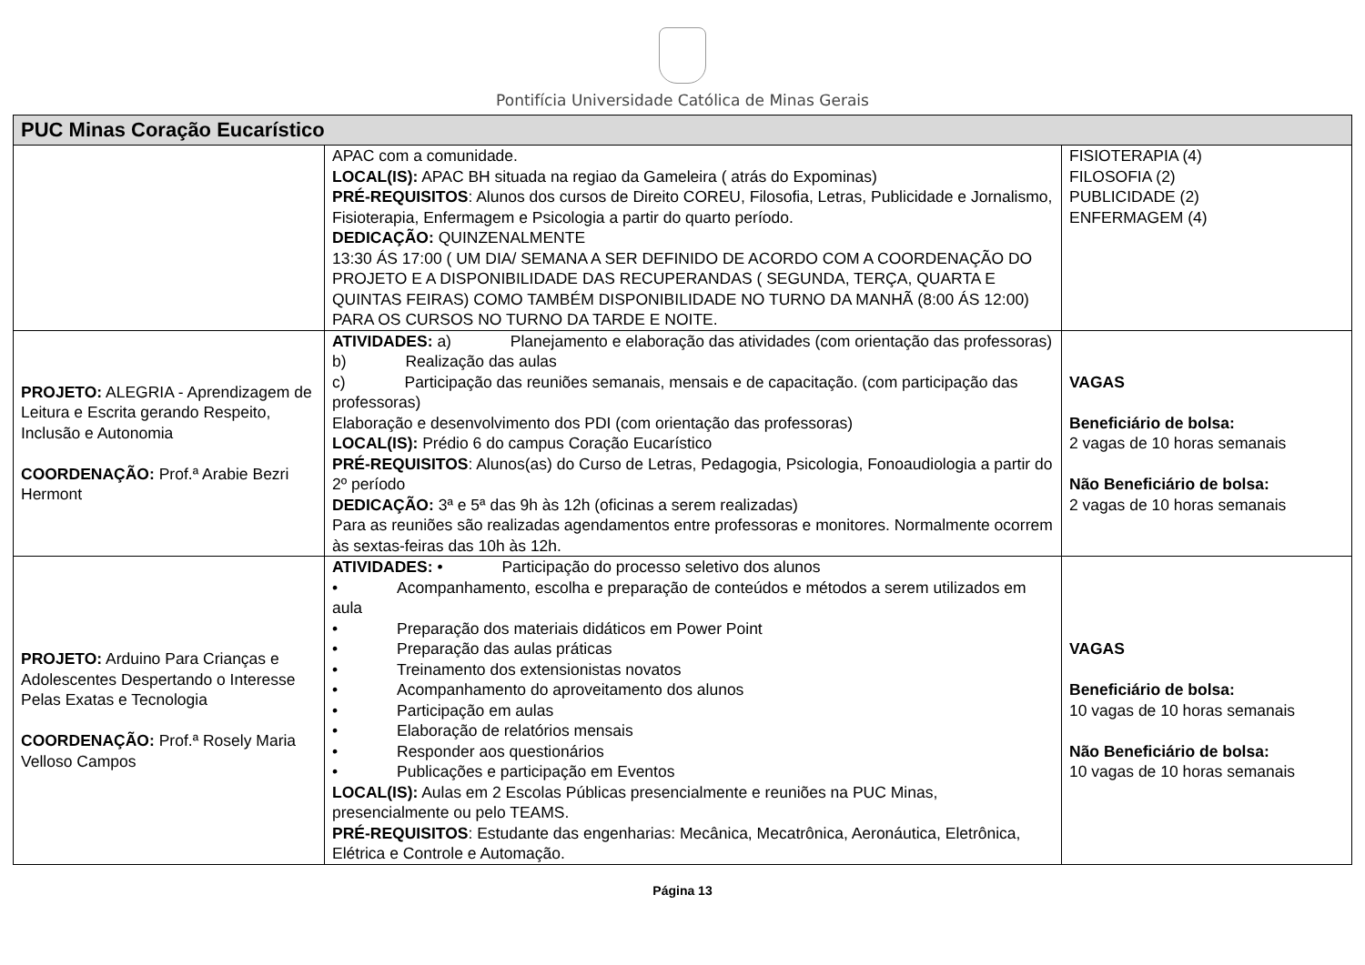Pontifícia Universidade Católica de Minas Gerais
| PUC Minas Coração Eucarístico | | |
| --- | --- | --- |
| | APAC com a comunidade. LOCAL(IS): APAC BH situada na regiao da Gameleira ( atrás do Expominas) PRÉ-REQUISITOS : Alunos dos cursos de Direito COREU, Filosofia, Letras, Publicidade e Jornalismo, Fisioterapia, Enfermagem e Psicologia a partir do quarto período. DEDICAÇÃO: QUINZENALMENTE 13:30 ÁS 17:00 ( UM DIA/ SEMANA A SER DEFINIDO DE ACORDO COM A COORDENAÇÃO DO PROJETO E A DISPONIBILIDADE DAS RECUPERANDAS ( SEGUNDA, TERÇA, QUARTA E QUINTAS FEIRAS) COMO TAMBÉM DISPONIBILIDADE NO TURNO DA MANHÃ (8:00 ÁS 12:00) PARA OS CURSOS NO TURNO DA TARDE E NOITE. | FISIOTERAPIA (4) FILOSOFIA (2) PUBLICIDADE (2) ENFERMAGEM (4) |
| PROJETO: ALEGRIA - Aprendizagem de Leitura e Escrita gerando Respeito, Inclusão e Autonomia COORDENAÇÃO: Prof.ª Arabie Bezri Hermont | ATIVIDADES: a) Planejamento e elaboração das atividades (com orientação das professoras) b) Realização das aulas c) Participação das reuniões semanais, mensais e de capacitação. (com participação das professoras) Elaboração e desenvolvimento dos PDI (com orientação das professoras) LOCAL(IS): Prédio 6 do campus Coração Eucarístico PRÉ-REQUISITOS : Alunos(as) do Curso de Letras, Pedagogia, Psicologia, Fonoaudiologia a partir do 2º período DEDICAÇÃO: 3ª e 5ª das 9h às 12h (oficinas a serem realizadas) Para as reuniões são realizadas agendamentos entre professoras e monitores. Normalmente ocorrem às sextas-feiras das 10h às 12h. | VAGAS Beneficiário de bolsa: 2 vagas de 10 horas semanais Não Beneficiário de bolsa: 2 vagas de 10 horas semanais |
| PROJETO: Arduino Para Crianças e Adolescentes Despertando o Interesse Pelas Exatas e Tecnologia COORDENAÇÃO: Prof.ª Rosely Maria Velloso Campos | ATIVIDADES: • Participação do processo seletivo dos alunos • Acompanhamento, escolha e preparação de conteúdos e métodos a serem utilizados em aula • Preparação dos materiais didáticos em Power Point • Preparação das aulas práticas • Treinamento dos extensionistas novatos • Acompanhamento do aproveitamento dos alunos • Participação em aulas • Elaboração de relatórios mensais • Responder aos questionários • Publicações e participação em Eventos LOCAL(IS): Aulas em 2 Escolas Públicas presencialmente e reuniões na PUC Minas, presencialmente ou pelo TEAMS. PRÉ-REQUISITOS : Estudante das engenharias: Mecânica, Mecatrônica, Aeronáutica, Eletrônica, Elétrica e Controle e Automação. | VAGAS Beneficiário de bolsa: 10 vagas de 10 horas semanais Não Beneficiário de bolsa: 10 vagas de 10 horas semanais |
Página 13